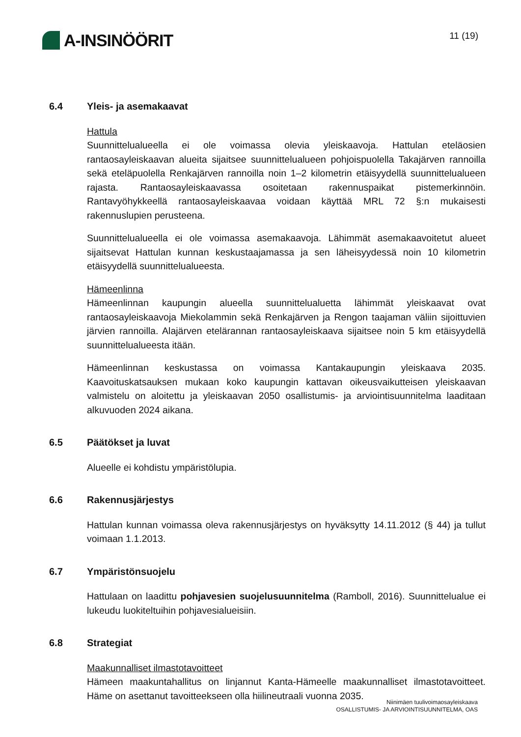A-INSINÖÖRIT
11 (19)
6.4 Yleis- ja asemakaavat
Hattula
Suunnittelualueella ei ole voimassa olevia yleiskaavoja. Hattulan eteläosien rantaosayleiskaavan alueita sijaitsee suunnittelualueen pohjoispuolella Takajärven rannoilla sekä eteläpuolella Renkajärven rannoilla noin 1–2 kilometrin etäisyydellä suunnittelualueen rajasta. Rantaosayleiskaavassa osoitetaan rakennuspaikat pistemerkinnöin. Rantavyöhykkeellä rantaosayleiskaavaa voidaan käyttää MRL 72 §:n mukaisesti rakennuslupien perusteena.
Suunnittelualueella ei ole voimassa asemakaavoja. Lähimmät asemakaavoitetut alueet sijaitsevat Hattulan kunnan keskustaajamassa ja sen läheisyydessä noin 10 kilometrin etäisyydellä suunnittelualueesta.
Hämeenlinna
Hämeenlinnan kaupungin alueella suunnittelualuetta lähimmät yleiskaavat ovat rantaosayleiskaavoja Miekolammin sekä Renkajärven ja Rengon taajaman väliin sijoittuvien järvien rannoilla. Alajärven etelärannan rantaosayleiskaava sijaitsee noin 5 km etäisyydellä suunnittelualueesta itään.
Hämeenlinnan keskustassa on voimassa Kantakaupungin yleiskaava 2035. Kaavoituskatsauksen mukaan koko kaupungin kattavan oikeusvaikutteisen yleiskaavan valmistelu on aloitettu ja yleiskaavan 2050 osallistumis- ja arviointisuunnitelma laaditaan alkuvuoden 2024 aikana.
6.5 Päätökset ja luvat
Alueelle ei kohdistu ympäristölupia.
6.6 Rakennusjärjestys
Hattulan kunnan voimassa oleva rakennusjärjestys on hyväksytty 14.11.2012 (§ 44) ja tullut voimaan 1.1.2013.
6.7 Ympäristönsuojelu
Hattulaan on laadittu pohjavesien suojelusuunnitelma (Ramboll, 2016). Suunnittelualue ei lukeudu luokiteltuihin pohjavesialueisiin.
6.8 Strategiat
Maakunnalliset ilmastotavoitteet
Hämeen maakuntahallitus on linjannut Kanta-Hämeelle maakunnalliset ilmastotavoitteet. Häme on asettanut tavoitteekseen olla hiilineutraali vuonna 2035.
Niinimäen tuulivoimaosayleiskaava
OSALLISTUMIS- JA ARVIOINTISUUNNITELMA, OAS